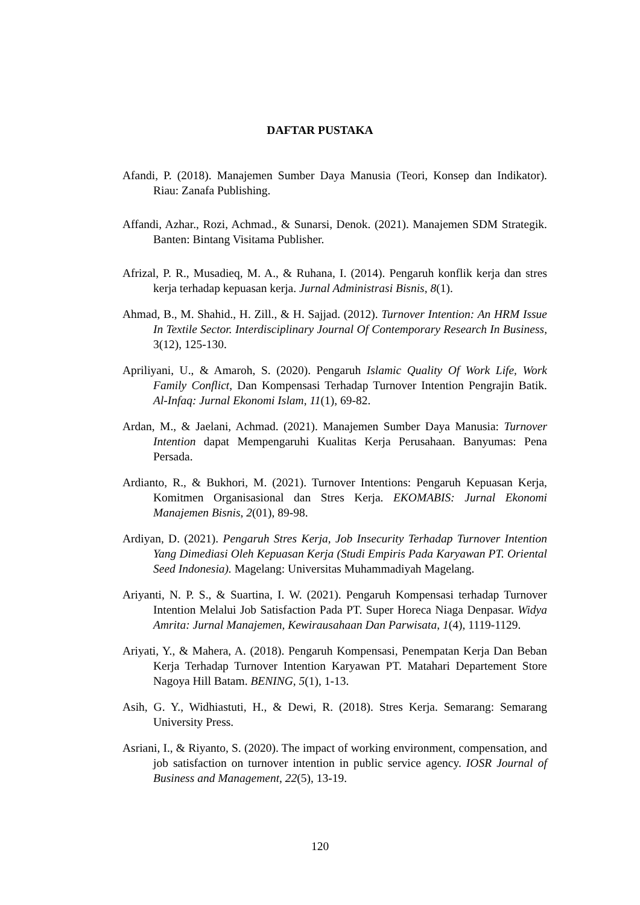DAFTAR PUSTAKA
Afandi, P. (2018). Manajemen Sumber Daya Manusia (Teori, Konsep dan Indikator). Riau: Zanafa Publishing.
Affandi, Azhar., Rozi, Achmad., & Sunarsi, Denok. (2021). Manajemen SDM Strategik. Banten: Bintang Visitama Publisher.
Afrizal, P. R., Musadieq, M. A., & Ruhana, I. (2014). Pengaruh konflik kerja dan stres kerja terhadap kepuasan kerja. Jurnal Administrasi Bisnis, 8(1).
Ahmad, B., M. Shahid., H. Zill., & H. Sajjad. (2012). Turnover Intention: An HRM Issue In Textile Sector. Interdisciplinary Journal Of Contemporary Research In Business, 3(12), 125-130.
Apriliyani, U., & Amaroh, S. (2020). Pengaruh Islamic Quality Of Work Life, Work Family Conflict, Dan Kompensasi Terhadap Turnover Intention Pengrajin Batik. Al-Infaq: Jurnal Ekonomi Islam, 11(1), 69-82.
Ardan, M., & Jaelani, Achmad. (2021). Manajemen Sumber Daya Manusia: Turnover Intention dapat Mempengaruhi Kualitas Kerja Perusahaan. Banyumas: Pena Persada.
Ardianto, R., & Bukhori, M. (2021). Turnover Intentions: Pengaruh Kepuasan Kerja, Komitmen Organisasional dan Stres Kerja. EKOMABIS: Jurnal Ekonomi Manajemen Bisnis, 2(01), 89-98.
Ardiyan, D. (2021). Pengaruh Stres Kerja, Job Insecurity Terhadap Turnover Intention Yang Dimediasi Oleh Kepuasan Kerja (Studi Empiris Pada Karyawan PT. Oriental Seed Indonesia). Magelang: Universitas Muhammadiyah Magelang.
Ariyanti, N. P. S., & Suartina, I. W. (2021). Pengaruh Kompensasi terhadap Turnover Intention Melalui Job Satisfaction Pada PT. Super Horeca Niaga Denpasar. Widya Amrita: Jurnal Manajemen, Kewirausahaan Dan Parwisata, 1(4), 1119-1129.
Ariyati, Y., & Mahera, A. (2018). Pengaruh Kompensasi, Penempatan Kerja Dan Beban Kerja Terhadap Turnover Intention Karyawan PT. Matahari Departement Store Nagoya Hill Batam. BENING, 5(1), 1-13.
Asih, G. Y., Widhiastuti, H., & Dewi, R. (2018). Stres Kerja. Semarang: Semarang University Press.
Asriani, I., & Riyanto, S. (2020). The impact of working environment, compensation, and job satisfaction on turnover intention in public service agency. IOSR Journal of Business and Management, 22(5), 13-19.
120